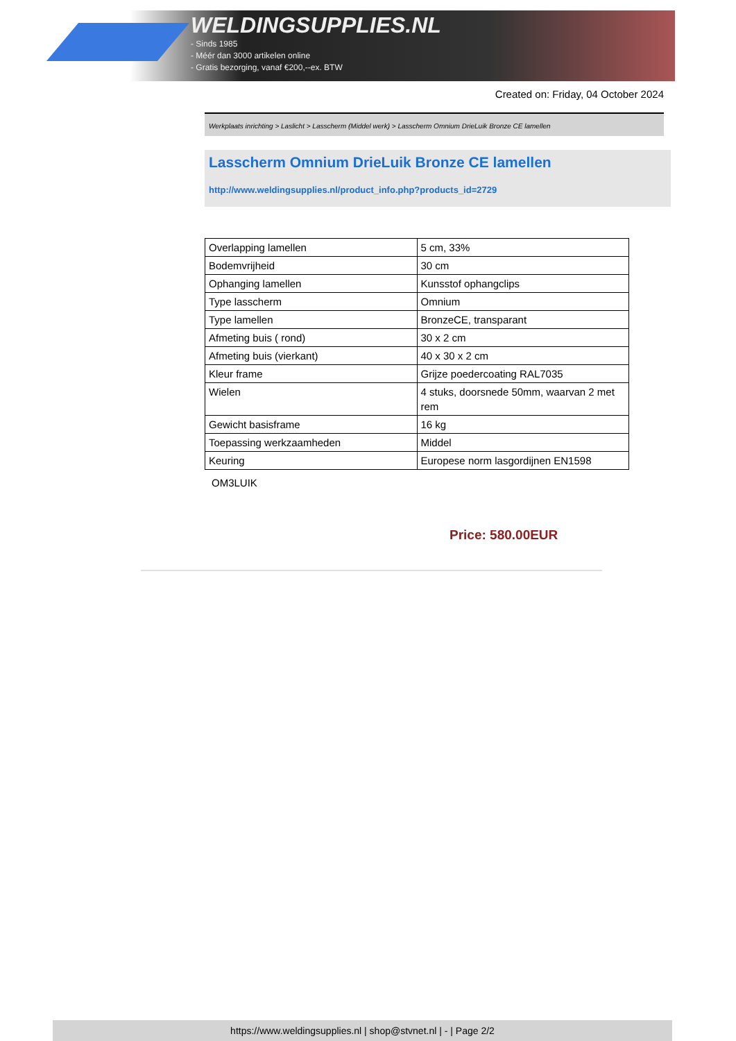WELDINGSUPPLIES.NL
- Sinds 1985
- Méér dan 3000 artikelen online
- Gratis bezorging, vanaf €200,--ex. BTW
Created on: Friday, 04 October 2024
Werkplaats inrichting > Laslicht > Lasscherm (Middel werk) > Lasscherm Omnium DrieLuik Bronze CE lamellen
Lasscherm Omnium DrieLuik Bronze CE lamellen
http://www.weldingsupplies.nl/product_info.php?products_id=2729
| Overlapping lamellen | 5 cm, 33% |
| Bodemvrijheid | 30 cm |
| Ophanging lamellen | Kunsstof ophangclips |
| Type lasscherm | Omnium |
| Type lamellen | BronzeCE, transparant |
| Afmeting buis ( rond) | 30 x 2 cm |
| Afmeting buis (vierkant) | 40 x 30 x 2 cm |
| Kleur frame | Grijze poedercoating RAL7035 |
| Wielen | 4 stuks, doorsnede 50mm, waarvan 2 met rem |
| Gewicht basisframe | 16 kg |
| Toepassing werkzaamheden | Middel |
| Keuring | Europese norm lasgordijnen EN1598 |
OM3LUIK
Price: 580.00EUR
https://www.weldingsupplies.nl | shop@stvnet.nl | - | Page 2/2